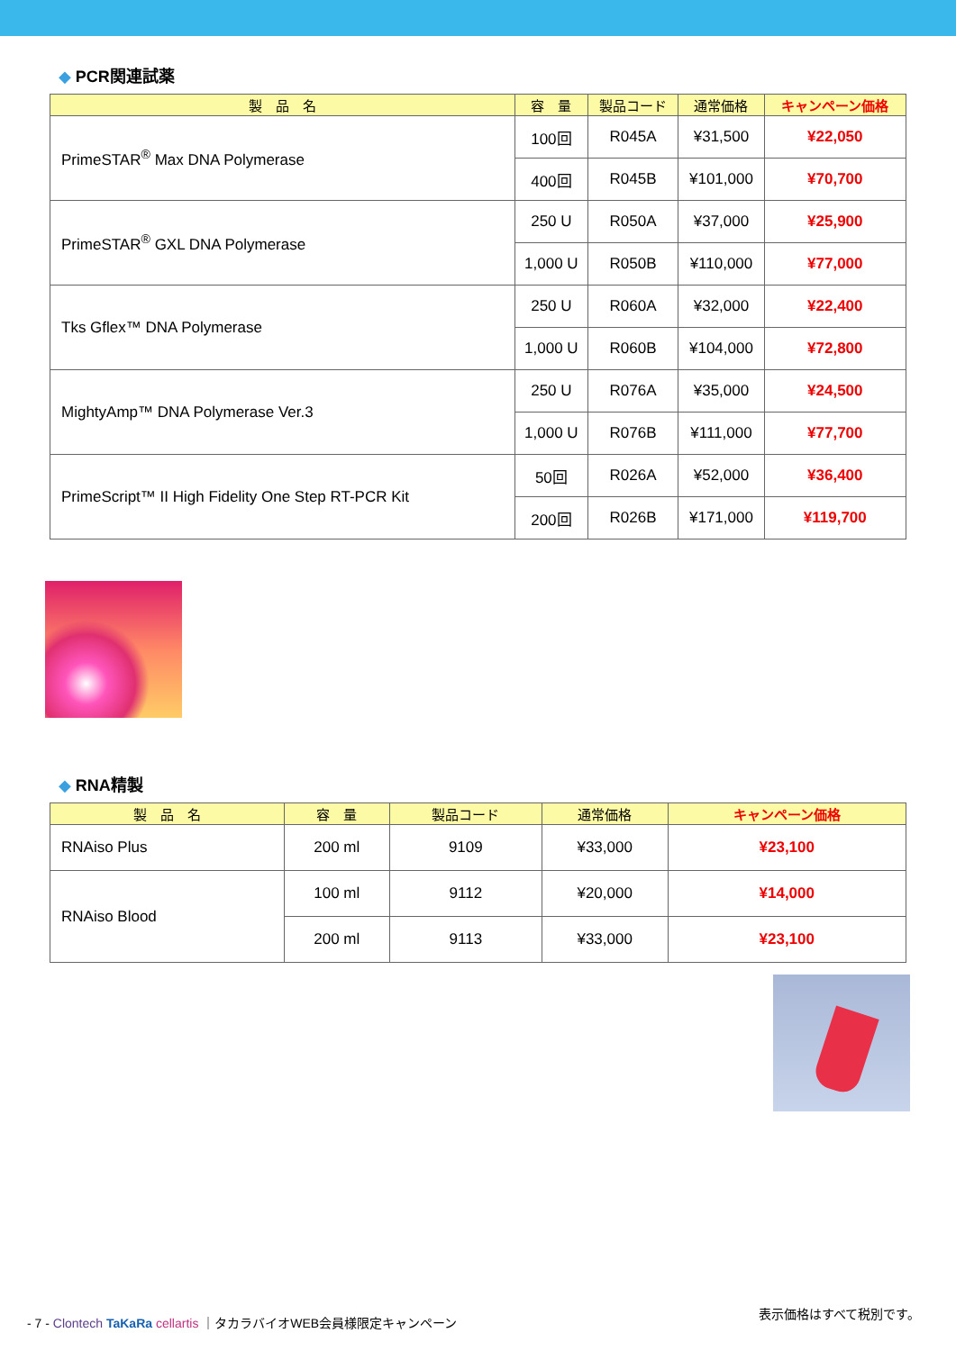◆ PCR関連試薬
| 製 品 名 | 容 量 | 製品コード | 通常価格 | キャンペーン価格 |
| --- | --- | --- | --- | --- |
| PrimeSTAR<sup>®</sup> Max DNA Polymerase | 100回 | R045A | ¥31,500 | ¥22,050 |
| | 400回 | R045B | ¥101,000 | ¥70,700 |
| PrimeSTAR<sup>®</sup> GXL DNA Polymerase | 250 U | R050A | ¥37,000 | ¥25,900 |
| | 1,000 U | R050B | ¥110,000 | ¥77,000 |
| Tks Gflex™ DNA Polymerase | 250 U | R060A | ¥32,000 | ¥22,400 |
| | 1,000 U | R060B | ¥104,000 | ¥72,800 |
| MightyAmp™ DNA Polymerase Ver.3 | 250 U | R076A | ¥35,000 | ¥24,500 |
| | 1,000 U | R076B | ¥111,000 | ¥77,700 |
| PrimeScript™ II High Fidelity One Step RT-PCR Kit | 50回 | R026A | ¥52,000 | ¥36,400 |
| | 200回 | R026B | ¥171,000 | ¥119,700 |
◆ RNA精製
| 製 品 名 | 容 量 | 製品コード | 通常価格 | キャンペーン価格 |
| --- | --- | --- | --- | --- |
| RNAiso Plus | 200 ml | 9109 | ¥33,000 | ¥23,100 |
| RNAiso Blood | 100 ml | 9112 | ¥20,000 | ¥14,000 |
| | 200 ml | 9113 | ¥33,000 | ¥23,100 |
- 7 - Clontech TaKaRa cellartis ｜タカラバイオWEB会員様限定キャンペーン
表示価格はすべて税別です。